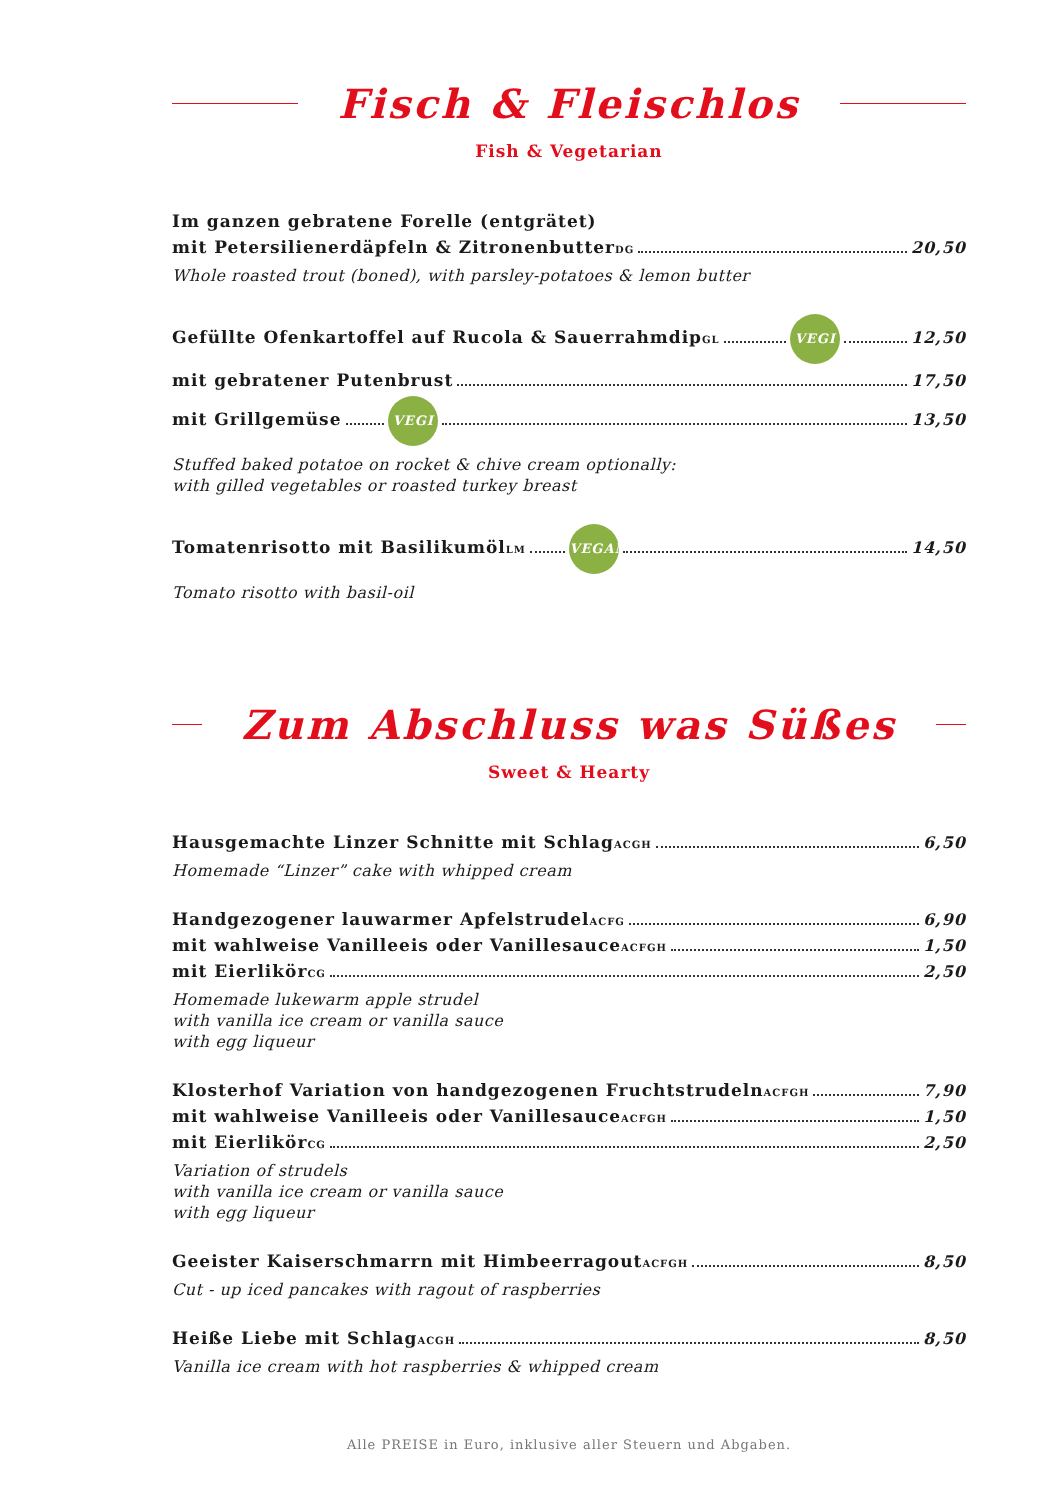Fisch & Fleischlos
Fish & Vegetarian
Im ganzen gebratene Forelle (entgrätet)
mit Petersilienerdäpfeln & Zitronenbutter <sup>DG</sup> 20,50
Whole roasted trout (boned), with parsley-potatoes & lemon butter
Gefüllte Ofenkartoffel auf Rucola & Sauerrahmdip<sup>GL</sup> VEGI 12,50
mit gebratener Putenbrust 17,50
mit Grillgemüse VEGI 13,50
Stuffed baked potatoe on rocket & chive cream optionally:
with gilled vegetables or roasted turkey breast
Tomatenrisotto mit Basilikumöl <sup>LM</sup> VEGAN 14,50
Tomato risotto with basil-oil
Zum Abschluss was Süßes
Sweet & Hearty
Hausgemachte Linzer Schnitte mit Schlag <sup>ACGH</sup> 6,50
Homemade “Linzer” cake with whipped cream
Handgezogener lauwarmer Apfelstrudel <sup>ACFG</sup> 6,90
mit wahlweise Vanilleeis oder Vanillesauce <sup>ACFGH</sup> 1,50
mit Eierlikör <sup>CG</sup> 2,50
Homemade lukewarm apple strudel
with vanilla ice cream or vanilla sauce
with egg liqueur
Klosterhof Variation von handgezogenen Fruchtstrudeln <sup>ACFGH</sup> 7,90
mit wahlweise Vanilleeis oder Vanillesauce <sup>ACFGH</sup> 1,50
mit Eierlikör <sup>CG</sup> 2,50
Variation of strudels
with vanilla ice cream or vanilla sauce
with egg liqueur
Geeister Kaiserschmarrn mit Himbeerragout <sup>ACFGH</sup> 8,50
Cut - up iced pancakes with ragout of raspberries
Heiße Liebe mit Schlag <sup>ACGH</sup> 8,50
Vanilla ice cream with hot raspberries & whipped cream
Alle PREISE in Euro, inklusive aller Steuern und Abgaben.